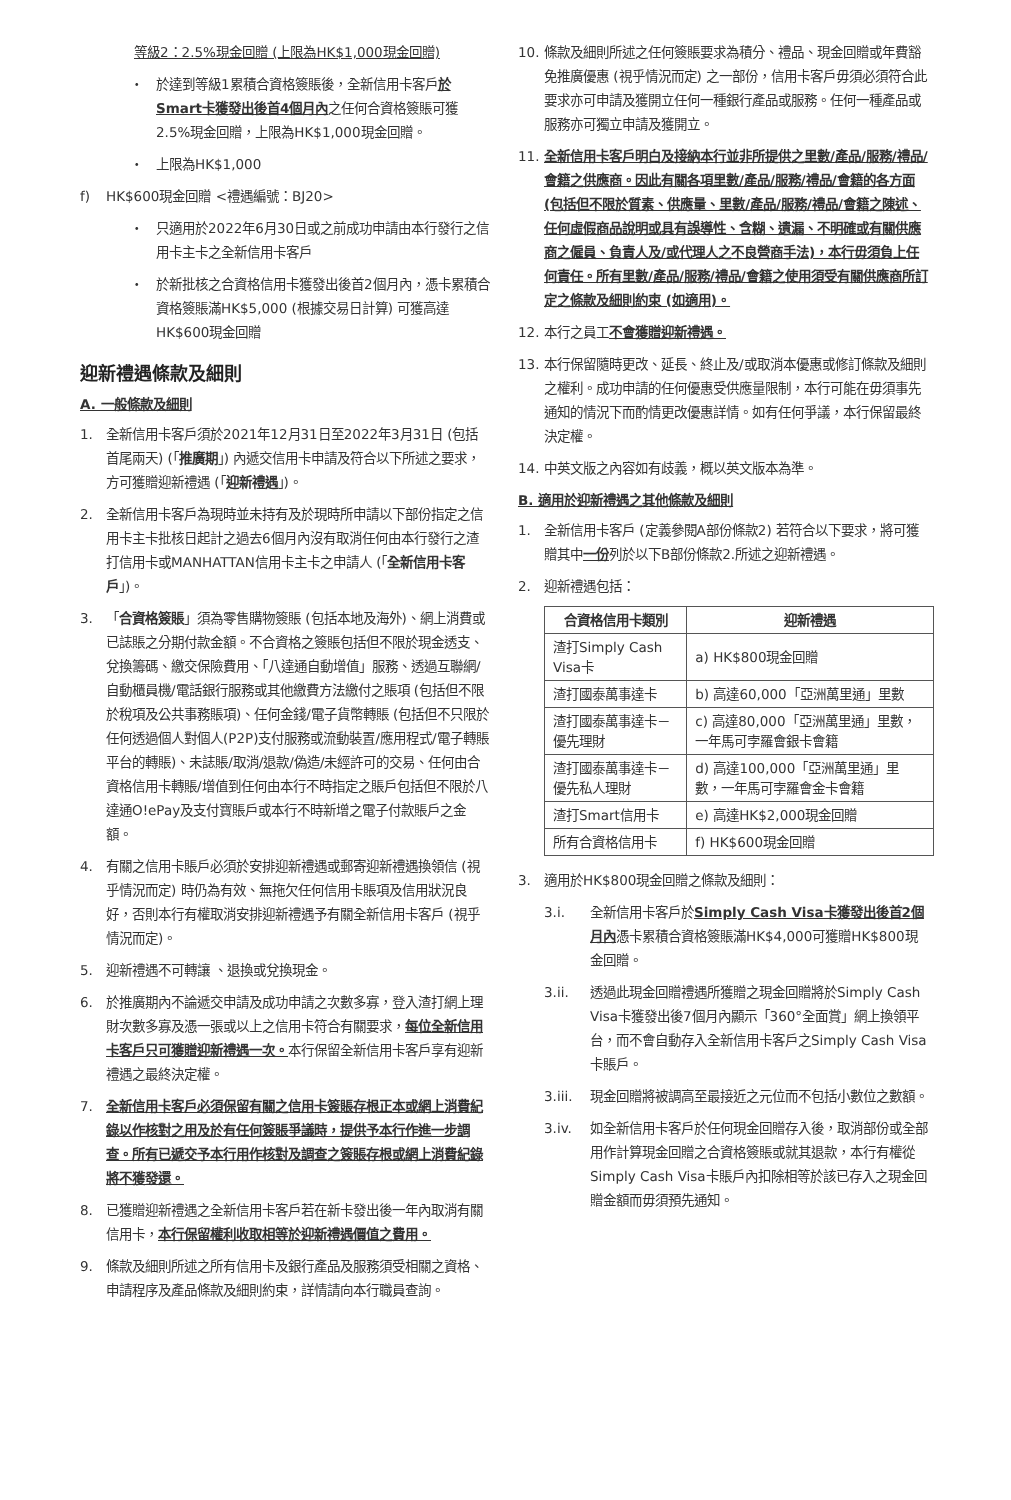等級2：2.5%現金回贈 (上限為HK$1,000現金回贈)
・ 於達到等級1累積合資格簽賬後，全新信用卡客戶於Smart卡獲發出後首4個月內之任何合資格簽賬可獲2.5%現金回贈，上限為HK$1,000現金回贈。
・ 上限為HK$1,000
f) HK$600現金回贈 <禮遇編號：BJ20>
・ 只適用於2022年6月30日或之前成功申請由本行發行之信用卡主卡之全新信用卡客戶
・ 於新批核之合資格信用卡獲發出後首2個月內，憑卡累積合資格簽賬滿HK$5,000 (根據交易日計算) 可獲高達HK$600現金回贈
迎新禮遇條款及細則
A. 一般條款及細則
1. 全新信用卡客戶須於2021年12月31日至2022年3月31日 (包括首尾兩天) (「推廣期」) 內遞交信用卡申請及符合以下所述之要求，方可獲贈迎新禮遇 (「迎新禮遇」)。
2. 全新信用卡客戶為現時並未持有及於現時所申請以下部份指定之信用卡主卡批核日起計之過去6個月內沒有取消任何由本行發行之渣打信用卡或MANHATTAN信用卡主卡之申請人 (「全新信用卡客戶」)。
3. 「合資格簽賬」須為零售購物簽賬 (包括本地及海外)、網上消費或已誌賬之分期付款金額。不合資格之簽賬包括但不限於現金透支、兌換籌碼、繳交保險費用、「八達通自動增值」服務、透過互聯網/自動櫃員機/電話銀行服務或其他繳費方法繳付之賬項 (包括但不限於稅項及公共事務賬項)、任何金錢/電子貨幣轉賬 (包括但不只限於任何透過個人對個人(P2P)支付服務或流動裝置/應用程式/電子轉賬平台的轉賬)、未誌賬/取消/退款/偽造/未經許可的交易、任何由合資格信用卡轉賬/增值到任何由本行不時指定之賬戶包括但不限於八達通O!ePay及支付寶賬戶或本行不時新增之電子付款賬戶之金額。
4. 有關之信用卡賬戶必須於安排迎新禮遇或郵寄迎新禮遇換領信 (視乎情況而定) 時仍為有效、無拖欠任何信用卡賬項及信用狀況良好，否則本行有權取消安排迎新禮遇予有關全新信用卡客戶 (視乎情況而定)。
5. 迎新禮遇不可轉讓 、退換或兌換現金。
6. 於推廣期內不論遞交申請及成功申請之次數多寡，登入渣打網上理財次數多寡及憑一張或以上之信用卡符合有關要求，每位全新信用卡客戶只可獲贈迎新禮遇一次。本行保留全新信用卡客戶享有迎新禮遇之最終決定權。
7. 全新信用卡客戶必須保留有關之信用卡簽賬存根正本或網上消費紀錄以作核對之用及於有任何簽賬爭議時，提供予本行作進一步調查。所有已遞交予本行用作核對及調查之簽賬存根或網上消費紀錄將不獲發還。
8. 已獲贈迎新禮遇之全新信用卡客戶若在新卡發出後一年內取消有關信用卡，本行保留權利收取相等於迎新禮遇價值之費用。
9. 條款及細則所述之所有信用卡及銀行產品及服務須受相關之資格、申請程序及產品條款及細則約束，詳情請向本行職員查詢。
10. 條款及細則所述之任何簽賬要求為積分、禮品、現金回贈或年費豁免推廣優惠 (視乎情況而定) 之一部份，信用卡客戶毋須必須符合此要求亦可申請及獲開立任何一種銀行產品或服務。任何一種產品或服務亦可獨立申請及獲開立。
11. 全新信用卡客戶明白及接納本行並非所提供之里數/產品/服務/禮品/會籍之供應商。因此有關各項里數/產品/服務/禮品/會籍的各方面 (包括但不限於質素、供應量、里數/產品/服務/禮品/會籍之陳述、任何虛假商品說明或具有誤導性、含糊、遺漏、不明確或有關供應商之僱員、負責人及/或代理人之不良營商手法)，本行毋須負上任何責任。所有里數/產品/服務/禮品/會籍之使用須受有關供應商所訂定之條款及細則約束 (如適用)。
12. 本行之員工不會獲贈迎新禮遇。
13. 本行保留隨時更改、延長、終止及/或取消本優惠或修訂條款及細則之權利。成功申請的任何優惠受供應量限制，本行可能在毋須事先通知的情況下而酌情更改優惠詳情。如有任何爭議，本行保留最終決定權。
14. 中英文版之內容如有歧義，概以英文版本為準。
B. 適用於迎新禮遇之其他條款及細則
1. 全新信用卡客戶 (定義參閱A部份條款2) 若符合以下要求，將可獲贈其中一份列於以下B部份條款2.所述之迎新禮遇。
2. 迎新禮遇包括：
| 合資格信用卡類別 | 迎新禮遇 |
| --- | --- |
| 渣打Simply Cash Visa卡 | a) HK$800現金回贈 |
| 渣打國泰萬事達卡 | b) 高達60,000「亞洲萬里通」里數 |
| 渣打國泰萬事達卡－優先理財 | c) 高達80,000「亞洲萬里通」里數，一年馬可孛羅會銀卡會籍 |
| 渣打國泰萬事達卡－優先私人理財 | d) 高達100,000「亞洲萬里通」里數，一年馬可孛羅會金卡會籍 |
| 渣打Smart信用卡 | e) 高達HK$2,000現金回贈 |
| 所有合資格信用卡 | f) HK$600現金回贈 |
3. 適用於HK$800現金回贈之條款及細則：
3.i. 全新信用卡客戶於Simply Cash Visa卡獲發出後首2個月內憑卡累積合資格簽賬滿HK$4,000可獲贈HK$800現金回贈。
3.ii. 透過此現金回贈禮遇所獲贈之現金回贈將於Simply Cash Visa卡獲發出後7個月內顯示「360°全面賞」網上換領平台，而不會自動存入全新信用卡客戶之Simply Cash Visa卡賬戶。
3.iii. 現金回贈將被調高至最接近之元位而不包括小數位之數額。
3.iv. 如全新信用卡客戶於任何現金回贈存入後，取消部份或全部用作計算現金回贈之合資格簽賬或就其退款，本行有權從Simply Cash Visa卡賬戶內扣除相等於該已存入之現金回贈金額而毋須預先通知。